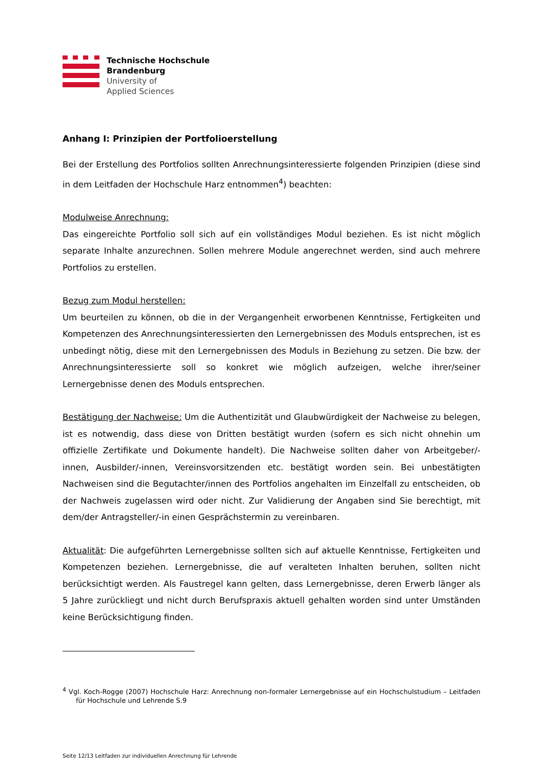Technische Hochschule
Brandenburg
University of
Applied Sciences
Anhang I: Prinzipien der Portfolioerstellung
Bei der Erstellung des Portfolios sollten Anrechnungsinteressierte folgenden Prinzipien (diese sind in dem Leitfaden der Hochschule Harz entnommen<sup>4</sup>) beachten:
Modulweise Anrechnung:
Das eingereichte Portfolio soll sich auf ein vollständiges Modul beziehen. Es ist nicht möglich separate Inhalte anzurechnen. Sollen mehrere Module angerechnet werden, sind auch mehrere Portfolios zu erstellen.
Bezug zum Modul herstellen:
Um beurteilen zu können, ob die in der Vergangenheit erworbenen Kenntnisse, Fertigkeiten und Kompetenzen des Anrechnungsinteressierten den Lernergebnissen des Moduls entsprechen, ist es unbedingt nötig, diese mit den Lernergebnissen des Moduls in Beziehung zu setzen. Die bzw. der Anrechnungsinteressierte soll so konkret wie möglich aufzeigen, welche ihrer/seiner Lernergebnisse denen des Moduls entsprechen.
Bestätigung der Nachweise: Um die Authentizität und Glaubwürdigkeit der Nachweise zu belegen, ist es notwendig, dass diese von Dritten bestätigt wurden (sofern es sich nicht ohnehin um offizielle Zertifikate und Dokumente handelt). Die Nachweise sollten daher von Arbeitgeber/-innen, Ausbilder/-innen, Vereinsvorsitzenden etc. bestätigt worden sein. Bei unbestätigten Nachweisen sind die Begutachter/innen des Portfolios angehalten im Einzelfall zu entscheiden, ob der Nachweis zugelassen wird oder nicht. Zur Validierung der Angaben sind Sie berechtigt, mit dem/der Antragsteller/-in einen Gesprächstermin zu vereinbaren.
Aktualität: Die aufgeführten Lernergebnisse sollten sich auf aktuelle Kenntnisse, Fertigkeiten und Kompetenzen beziehen. Lernergebnisse, die auf veralteten Inhalten beruhen, sollten nicht berücksichtigt werden. Als Faustregel kann gelten, dass Lernergebnisse, deren Erwerb länger als 5 Jahre zurückliegt und nicht durch Berufspraxis aktuell gehalten worden sind unter Umständen keine Berücksichtigung finden.
<sup>4</sup> Vgl. Koch-Rogge (2007) Hochschule Harz: Anrechnung non-formaler Lernergebnisse auf ein Hochschulstudium – Leitfaden für Hochschule und Lehrende S.9
Seite 12/13 Leitfaden zur individuellen Anrechnung für Lehrende